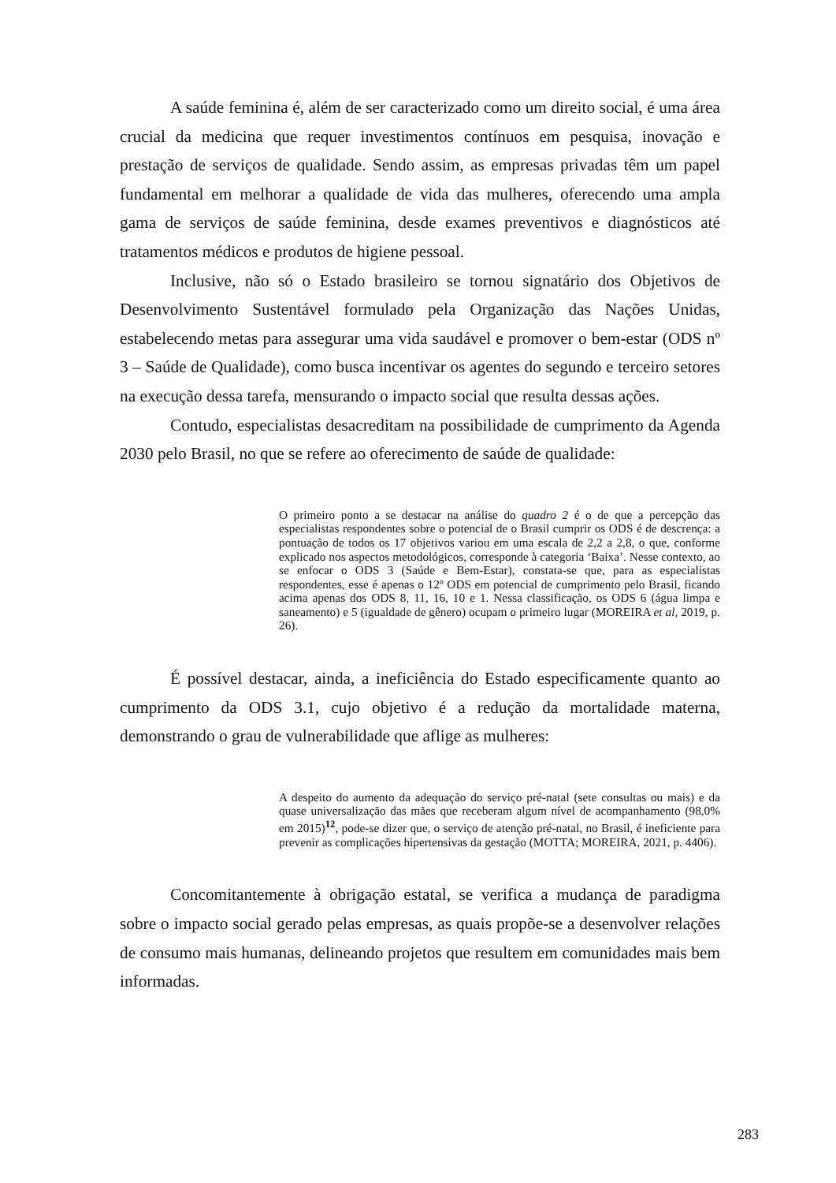A saúde feminina é, além de ser caracterizado como um direito social, é uma área crucial da medicina que requer investimentos contínuos em pesquisa, inovação e prestação de serviços de qualidade. Sendo assim, as empresas privadas têm um papel fundamental em melhorar a qualidade de vida das mulheres, oferecendo uma ampla gama de serviços de saúde feminina, desde exames preventivos e diagnósticos até tratamentos médicos e produtos de higiene pessoal.
Inclusive, não só o Estado brasileiro se tornou signatário dos Objetivos de Desenvolvimento Sustentável formulado pela Organização das Nações Unidas, estabelecendo metas para assegurar uma vida saudável e promover o bem-estar (ODS nº 3 – Saúde de Qualidade), como busca incentivar os agentes do segundo e terceiro setores na execução dessa tarefa, mensurando o impacto social que resulta dessas ações.
Contudo, especialistas desacreditam na possibilidade de cumprimento da Agenda 2030 pelo Brasil, no que se refere ao oferecimento de saúde de qualidade:
O primeiro ponto a se destacar na análise do quadro 2 é o de que a percepção das especialistas respondentes sobre o potencial de o Brasil cumprir os ODS é de descrença: a pontuação de todos os 17 objetivos variou em uma escala de 2,2 a 2,8, o que, conforme explicado nos aspectos metodológicos, corresponde à categoria ‘Baixa’. Nesse contexto, ao se enfocar o ODS 3 (Saúde e Bem-Estar), constata-se que, para as especialistas respondentes, esse é apenas o 12º ODS em potencial de cumprimento pelo Brasil, ficando acima apenas dos ODS 8, 11, 16, 10 e 1. Nessa classificação, os ODS 6 (água limpa e saneamento) e 5 (igualdade de gênero) ocupam o primeiro lugar (MOREIRA et al, 2019, p. 26).
É possível destacar, ainda, a ineficiência do Estado especificamente quanto ao cumprimento da ODS 3.1, cujo objetivo é a redução da mortalidade materna, demonstrando o grau de vulnerabilidade que aflige as mulheres:
A despeito do aumento da adequação do serviço pré-natal (sete consultas ou mais) e da quase universalização das mães que receberam algum nível de acompanhamento (98,0% em 2015)<sup>12</sup>, pode-se dizer que, o serviço de atenção pré-natal, no Brasil, é ineficiente para prevenir as complicações hipertensivas da gestação (MOTTA; MOREIRA, 2021, p. 4406).
Concomitantemente à obrigação estatal, se verifica a mudança de paradigma sobre o impacto social gerado pelas empresas, as quais propõe-se a desenvolver relações de consumo mais humanas, delineando projetos que resultem em comunidades mais bem informadas.
283